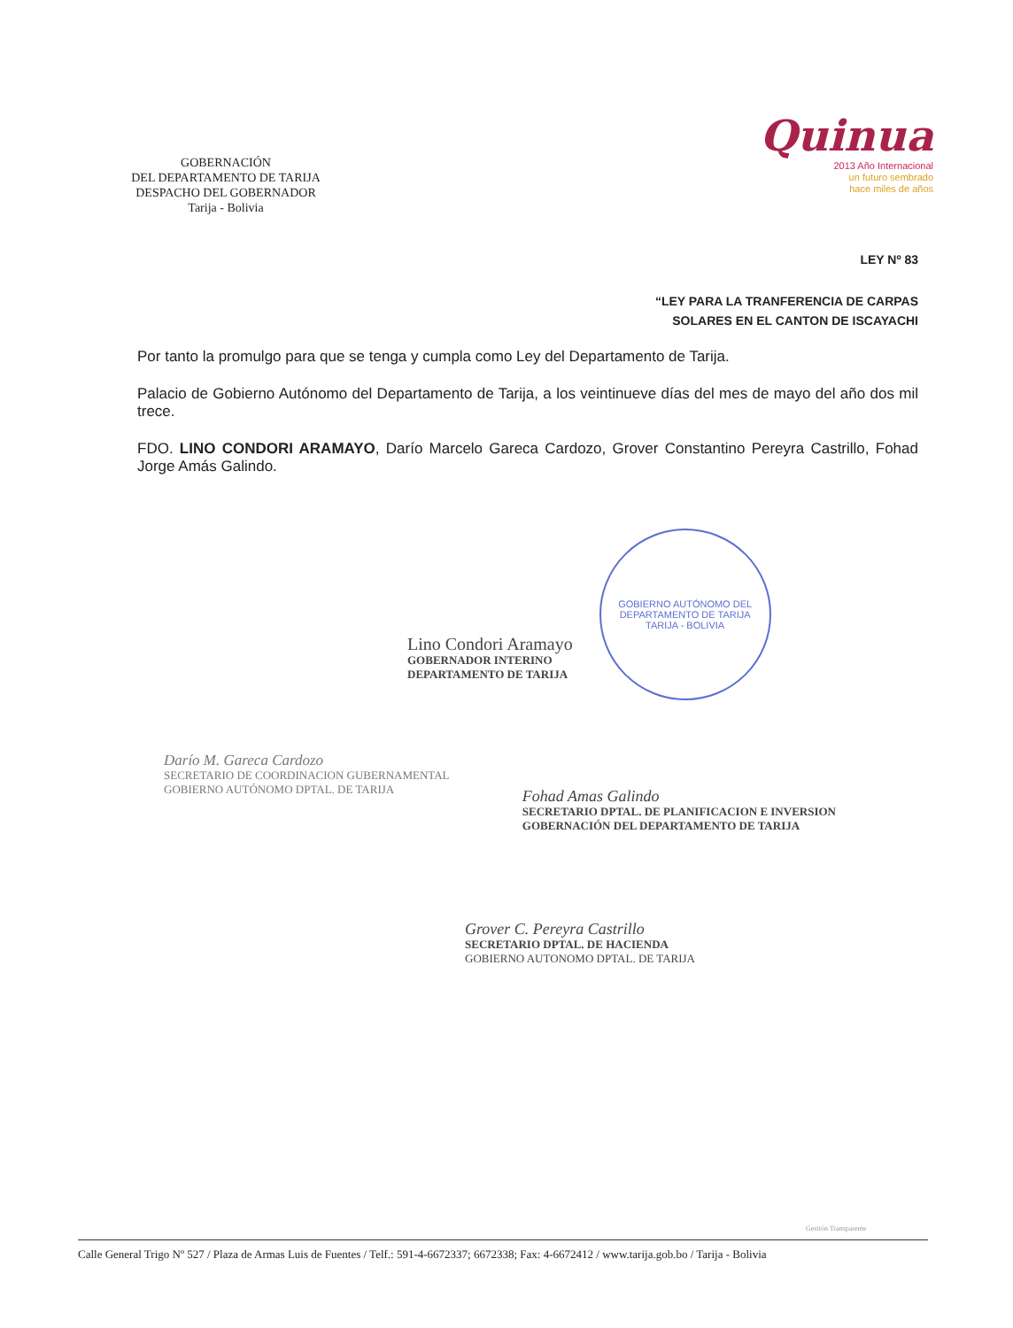GOBERNACIÓN
DEL DEPARTAMENTO DE TARIJA
DESPACHO DEL GOBERNADOR
Tarija - Bolivia
Quinua
2013 Año Internacional
un futuro sembrado
hace miles de años
LEY Nº 83
“LEY PARA LA TRANFERENCIA DE CARPAS
SOLARES EN EL CANTON DE ISCAYACHI
Por tanto la promulgo para que se tenga y cumpla como Ley del Departamento de Tarija.
Palacio de Gobierno Autónomo del Departamento de Tarija, a los veintinueve días del mes de mayo del año dos mil trece.
FDO. LINO CONDORI ARAMAYO, Darío Marcelo Gareca Cardozo, Grover Constantino Pereyra Castrillo, Fohad Jorge Amás Galindo.
Lino Condori Aramayo
GOBERNADOR INTERINO
DEPARTAMENTO DE TARIJA
GOBIERNO AUTÓNOMO DEL DEPARTAMENTO DE TARIJA
TARIJA - BOLIVIA
Darío M. Gareca Cardozo
SECRETARIO DE COORDINACION GUBERNAMENTAL
GOBIERNO AUTÓNOMO DPTAL. DE TARIJA
Fohad Amas Galindo
SECRETARIO DPTAL. DE PLANIFICACION E INVERSION
GOBERNACIÓN DEL DEPARTAMENTO DE TARIJA
Grover C. Pereyra Castrillo
SECRETARIO DPTAL. DE HACIENDA
GOBIERNO AUTONOMO DPTAL. DE TARIJA
Gestión Transparente
Calle General Trigo Nº 527 / Plaza de Armas Luis de Fuentes / Telf.: 591-4-6672337; 6672338; Fax: 4-6672412 / www.tarija.gob.bo / Tarija - Bolivia